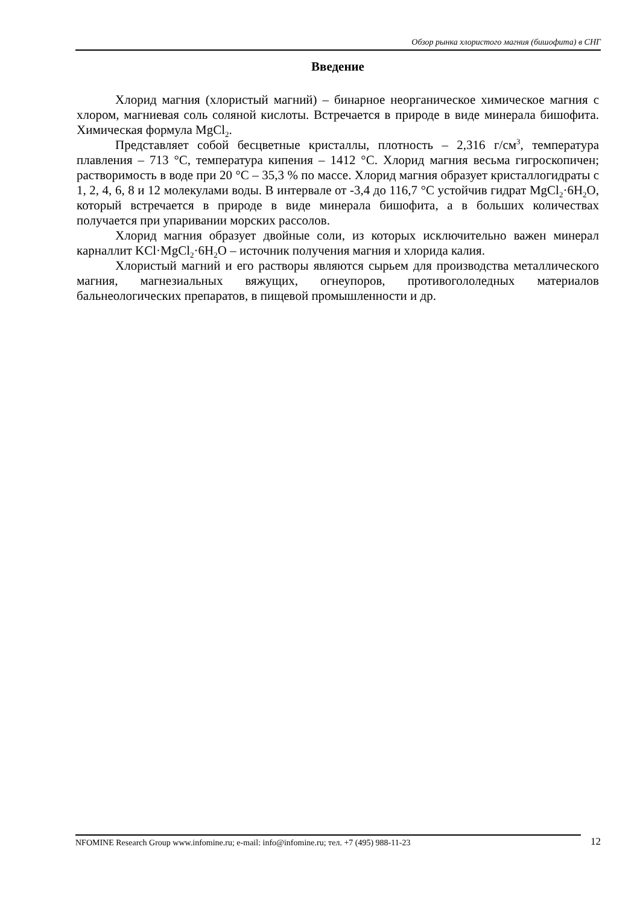Обзор рынка хлористого магния (бишофита) в СНГ
Введение
Хлорид магния (хлористый магний) – бинарное неорганическое химическое магния с хлором, магниевая соль соляной кислоты. Встречается в природе в виде минерала бишофита. Химическая формула MgCl<sub>2</sub>.
Представляет собой бесцветные кристаллы, плотность – 2,316 г/см<sup>3</sup>, температура плавления – 713 °С, температура кипения – 1412 °С. Хлорид магния весьма гигроскопичен; растворимость в воде при 20 °С – 35,3 % по массе. Хлорид магния образует кристаллогидраты с 1, 2, 4, 6, 8 и 12 молекулами воды. В интервале от -3,4 до 116,7 °С устойчив гидрат MgCl<sub>2</sub>·6H<sub>2</sub>O, который встречается в природе в виде минерала бишофита, а в больших количествах получается при упаривании морских рассолов.
Хлорид магния образует двойные соли, из которых исключительно важен минерал карналлит KCl·MgCl<sub>2</sub>·6H<sub>2</sub>O – источник получения магния и хлорида калия.
Хлористый магний и его растворы являются сырьем для производства металлического магния, магнезиальных вяжущих, огнеупоров, противогололедных материалов бальнеологических препаратов, в пищевой промышленности и др.
NFOMINE Research Group www.infomine.ru; e-mail: info@infomine.ru; тел. +7 (495) 988-11-23 12